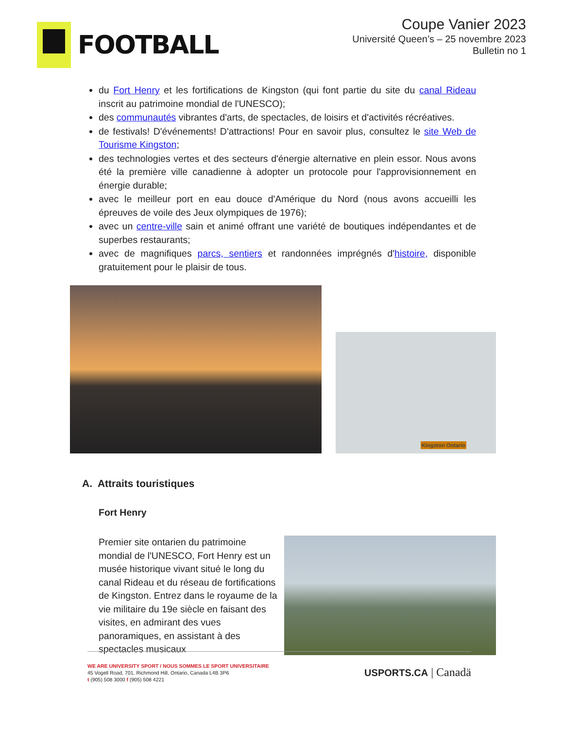FOOTBALL
Coupe Vanier 2023
Université Queen’s – 25 novembre 2023
Bulletin no 1
du Fort Henry et les fortifications de Kingston (qui font partie du site du canal Rideau inscrit au patrimoine mondial de l'UNESCO);
des communautés vibrantes d'arts, de spectacles, de loisirs et d'activités récréatives.
de festivals! D'événements! D'attractions! Pour en savoir plus, consultez le site Web de Tourisme Kingston;
des technologies vertes et des secteurs d'énergie alternative en plein essor. Nous avons été la première ville canadienne à adopter un protocole pour l'approvisionnement en énergie durable;
avec le meilleur port en eau douce d'Amérique du Nord (nous avons accueilli les épreuves de voile des Jeux olympiques de 1976);
avec un centre-ville sain et animé offrant une variété de boutiques indépendantes et de superbes restaurants;
avec de magnifiques parcs, sentiers et randonnées imprégnés d'histoire, disponible gratuitement pour le plaisir de tous.
Kingston Ontario
A. Attraits touristiques
Fort Henry
Premier site ontarien du patrimoine mondial de l'UNESCO, Fort Henry est un musée historique vivant situé le long du canal Rideau et du réseau de fortifications de Kingston. Entrez dans le royaume de la vie militaire du 19e siècle en faisant des visites, en admirant des vues panoramiques, en assistant à des spectacles musicaux
WE ARE UNIVERSITY SPORT / NOUS SOMMES LE SPORT UNIVERSITAIRE
45 Vogell Road, 701, Richmond Hill, Ontario, Canada L4B 3P6
t (905) 508 3000 f (905) 508 4221
USPORTS.CA | Canadä